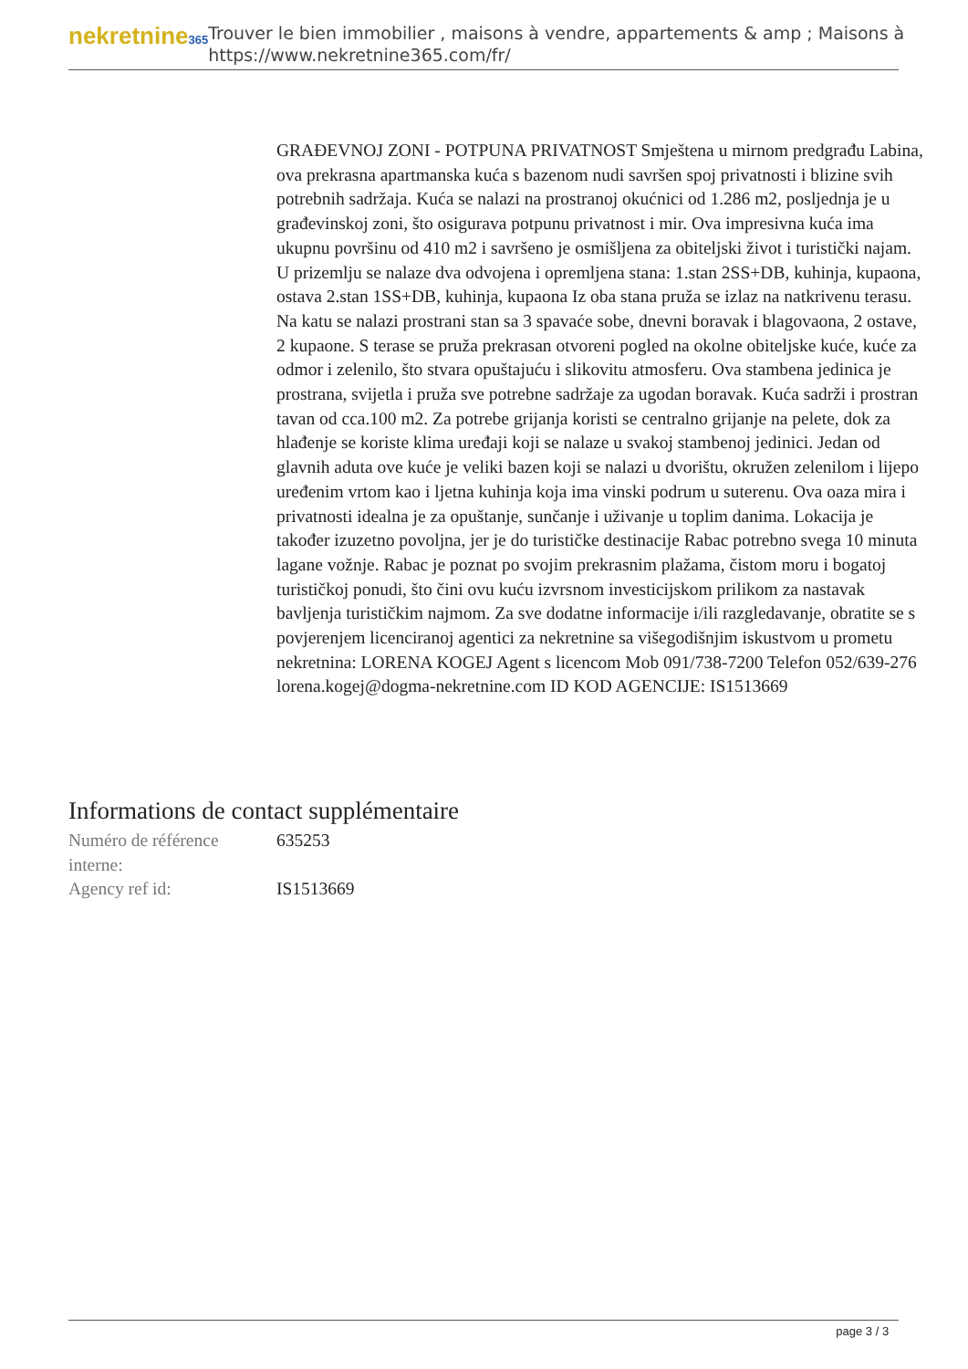nekretnine365
Trouver le bien immobilier , maisons à vendre, appartements & amp ; Maisons à
https://www.nekretnine365.com/fr/
GRAĐEVNOJ ZONI - POTPUNA PRIVATNOST Smještena u mirnom predgrađu Labina, ova prekrasna apartmanska kuća s bazenom nudi savršen spoj privatnosti i blizine svih potrebnih sadržaja. Kuća se nalazi na prostranoj okućnici od 1.286 m2, posljednja je u građevinskoj zoni, što osigurava potpunu privatnost i mir. Ova impresivna kuća ima ukupnu površinu od 410 m2 i savršeno je osmišljena za obiteljski život i turistički najam. U prizemlju se nalaze dva odvojena i opremljena stana: 1.stan 2SS+DB, kuhinja, kupaona, ostava 2.stan 1SS+DB, kuhinja, kupaona Iz oba stana pruža se izlaz na natkrivenu terasu. Na katu se nalazi prostrani stan sa 3 spavaće sobe, dnevni boravak i blagovaona, 2 ostave, 2 kupaone. S terase se pruža prekrasan otvoreni pogled na okolne obiteljske kuće, kuće za odmor i zelenilo, što stvara opuštajuću i slikovitu atmosferu. Ova stambena jedinica je prostrana, svijetla i pruža sve potrebne sadržaje za ugodan boravak. Kuća sadrži i prostran tavan od cca.100 m2. Za potrebe grijanja koristi se centralno grijanje na pelete, dok za hlađenje se koriste klima uređaji koji se nalaze u svakoj stambenoj jedinici. Jedan od glavnih aduta ove kuće je veliki bazen koji se nalazi u dvorištu, okružen zelenilom i lijepo uređenim vrtom kao i ljetna kuhinja koja ima vinski podrum u suterenu. Ova oaza mira i privatnosti idealna je za opuštanje, sunčanje i uživanje u toplim danima. Lokacija je također izuzetno povoljna, jer je do turističke destinacije Rabac potrebno svega 10 minuta lagane vožnje. Rabac je poznat po svojim prekrasnim plažama, čistom moru i bogatoj turističkoj ponudi, što čini ovu kuću izvrsnom investicijskom prilikom za nastavak bavljenja turističkim najmom. Za sve dodatne informacije i/ili razgledavanje, obratite se s povjerenjem licenciranoj agentici za nekretnine sa višegodišnjim iskustvom u prometu nekretnina: LORENA KOGEJ Agent s licencom Mob 091/738-7200 Telefon 052/639-276 lorena.kogej@dogma-nekretnine.com ID KOD AGENCIJE: IS1513669
Informations de contact supplémentaire
| Numéro de référence interne: | 635253 |
| Agency ref id: | IS1513669 |
page 3 / 3